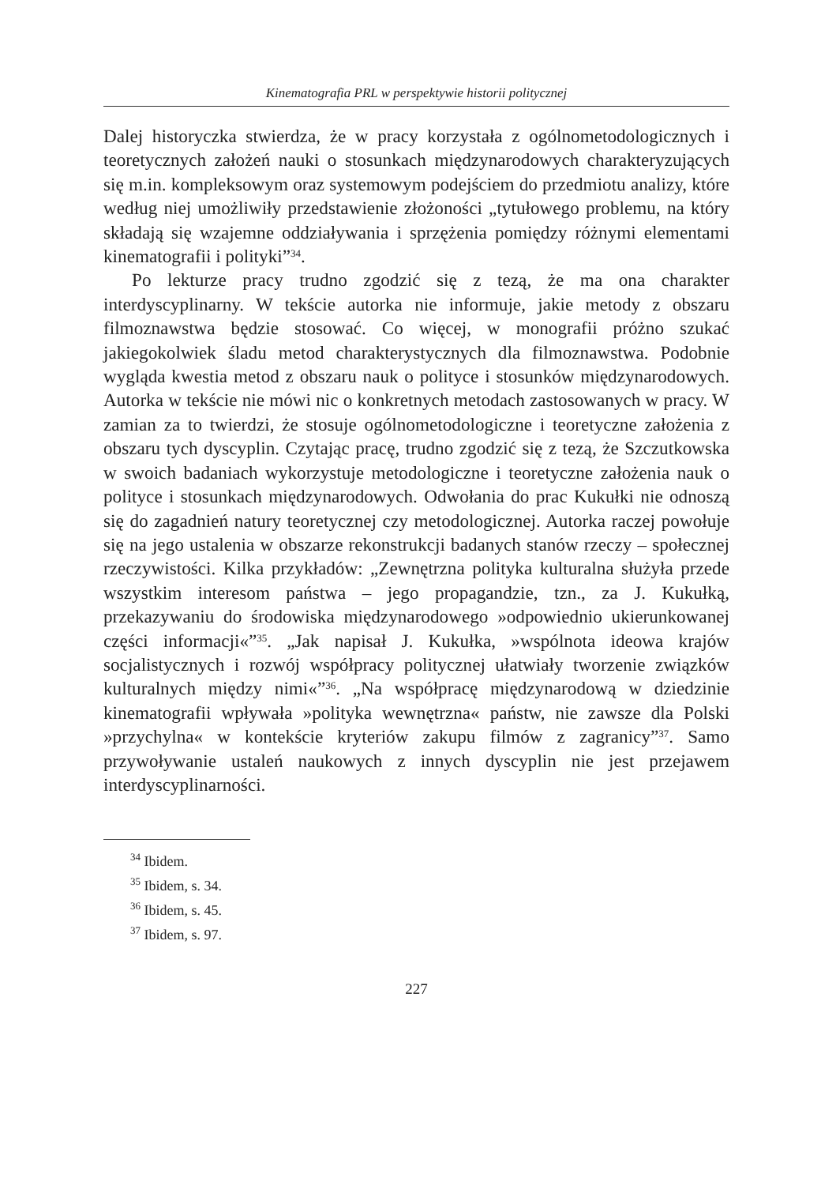Kinematografia PRL w perspektywie historii politycznej
Dalej historyczka stwierdza, że w pracy korzystała z ogólnometodologicznych i teoretycznych założeń nauki o stosunkach międzynarodowych charakteryzujących się m.in. kompleksowym oraz systemowym podejściem do przedmiotu analizy, które według niej umożliwiły przedstawienie złożoności „tytułowego problemu, na który składają się wzajemne oddziaływania i sprzężenia pomiędzy różnymi elementami kinematografii i polityki”<sup>34</sup>.
Po lekturze pracy trudno zgodzić się z tezą, że ma ona charakter interdyscyplinarny. W tekście autorka nie informuje, jakie metody z obszaru filmoznawstwa będzie stosować. Co więcej, w monografii próżno szukać jakiegokolwiek śladu metod charakterystycznych dla filmoznawstwa. Podobnie wygląda kwestia metod z obszaru nauk o polityce i stosunków międzynarodowych. Autorka w tekście nie mówi nic o konkretnych metodach zastosowanych w pracy. W zamian za to twierdzi, że stosuje ogólnometodologiczne i teoretyczne założenia z obszaru tych dyscyplin. Czytając pracę, trudno zgodzić się z tezą, że Szczutkowska w swoich badaniach wykorzystuje metodologiczne i teoretyczne założenia nauk o polityce i stosunkach międzynarodowych. Odwołania do prac Kukułki nie odnoszą się do zagadnień natury teoretycznej czy metodologicznej. Autorka raczej powołuje się na jego ustalenia w obszarze rekonstrukcji badanych stanów rzeczy – społecznej rzeczywistości. Kilka przykładów: „Zewnętrzna polityka kulturalna służyła przede wszystkim interesom państwa – jego propagandzie, tzn., za J. Kukułką, przekazywaniu do środowiska międzynarodowego »odpowiednio ukierunkowanej części informacji«”<sup>35</sup>. „Jak napisał J. Kukułka, »wspólnota ideowa krajów socjalistycznych i rozwój współpracy politycznej ułatwiały tworzenie związków kulturalnych między nimi«”<sup>36</sup>. „Na współpracę międzynarodową w dziedzinie kinematografii wpływała »polityka wewnętrzna« państw, nie zawsze dla Polski »przychylna« w kontekście kryteriów zakupu filmów z zagranicy”<sup>37</sup>. Samo przywoływanie ustaleń naukowych z innych dyscyplin nie jest przejawem interdyscyplinarności.
<sup>34</sup> Ibidem.
<sup>35</sup> Ibidem, s. 34.
<sup>36</sup> Ibidem, s. 45.
<sup>37</sup> Ibidem, s. 97.
227